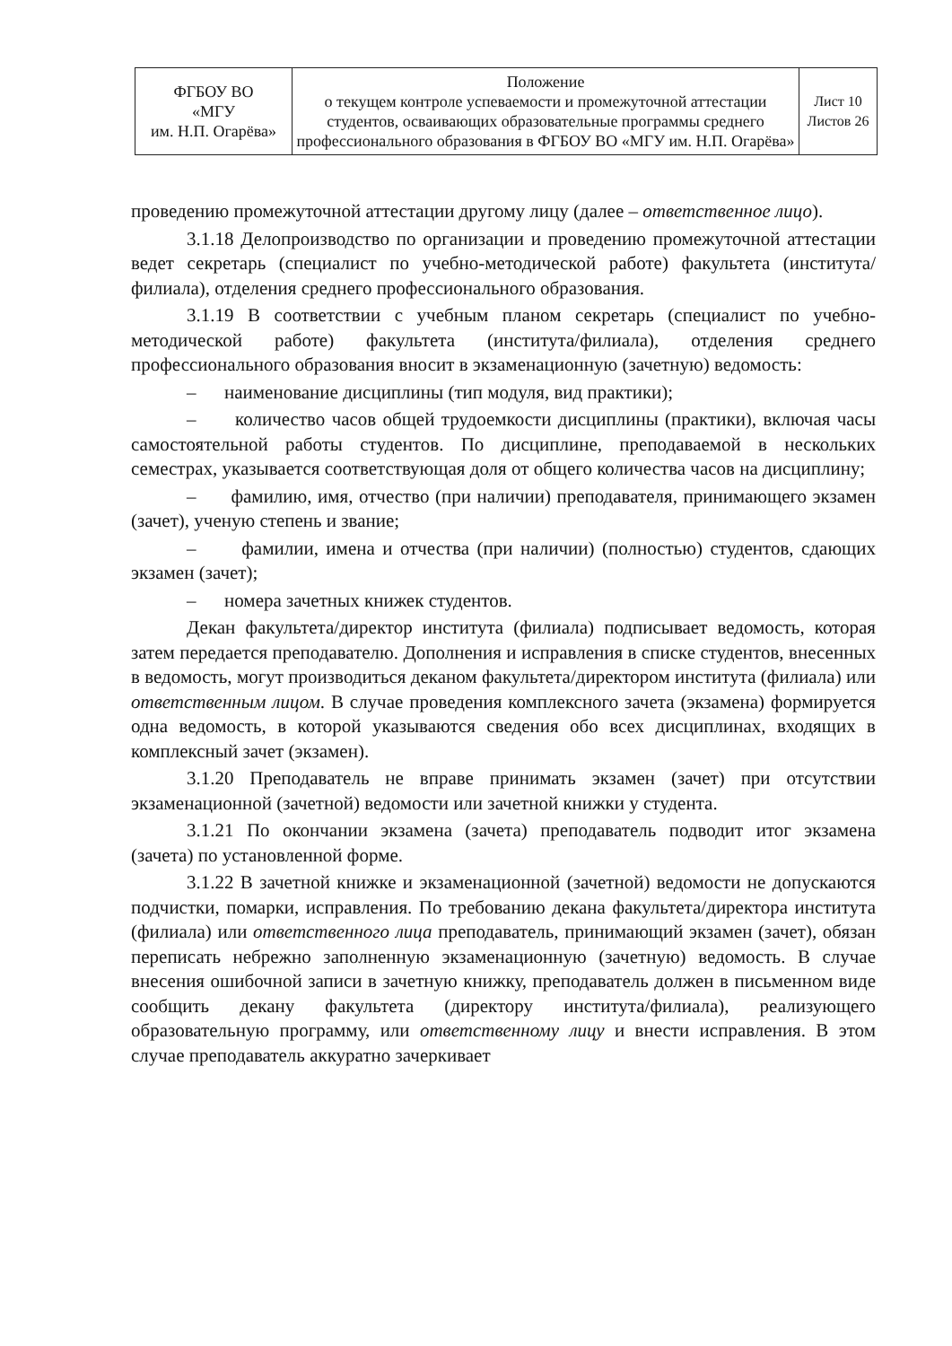| ФГБОУ ВО «МГУ им. Н.П. Огарёва» | Положение о текущем контроле успеваемости и промежуточной аттестации студентов, осваивающих образовательные программы среднего профессионального образования в ФГБОУ ВО «МГУ им. Н.П. Огарёва» | Лист 10 Листов 26 |
проведению промежуточной аттестации другому лицу (далее – ответственное лицо).
3.1.18 Делопроизводство по организации и проведению промежуточной аттестации ведет секретарь (специалист по учебно-методической работе) факультета (института/филиала), отделения среднего профессионального образования.
3.1.19 В соответствии с учебным планом секретарь (специалист по учебно-методической работе) факультета (института/филиала), отделения среднего профессионального образования вносит в экзаменационную (зачетную) ведомость:
– наименование дисциплины (тип модуля, вид практики);
– количество часов общей трудоемкости дисциплины (практики), включая часы самостоятельной работы студентов. По дисциплине, преподаваемой в нескольких семестрах, указывается соответствующая доля от общего количества часов на дисциплину;
– фамилию, имя, отчество (при наличии) преподавателя, принимающего экзамен (зачет), ученую степень и звание;
– фамилии, имена и отчества (при наличии) (полностью) студентов, сдающих экзамен (зачет);
– номера зачетных книжек студентов.
Декан факультета/директор института (филиала) подписывает ведомость, которая затем передается преподавателю. Дополнения и исправления в списке студентов, внесенных в ведомость, могут производиться деканом факультета/директором института (филиала) или ответственным лицом. В случае проведения комплексного зачета (экзамена) формируется одна ведомость, в которой указываются сведения обо всех дисциплинах, входящих в комплексный зачет (экзамен).
3.1.20 Преподаватель не вправе принимать экзамен (зачет) при отсутствии экзаменационной (зачетной) ведомости или зачетной книжки у студента.
3.1.21 По окончании экзамена (зачета) преподаватель подводит итог экзамена (зачета) по установленной форме.
3.1.22 В зачетной книжке и экзаменационной (зачетной) ведомости не допускаются подчистки, помарки, исправления. По требованию декана факультета/директора института (филиала) или ответственного лица преподаватель, принимающий экзамен (зачет), обязан переписать небрежно заполненную экзаменационную (зачетную) ведомость. В случае внесения ошибочной записи в зачетную книжку, преподаватель должен в письменном виде сообщить декану факультета (директору института/филиала), реализующего образовательную программу, или ответственному лицу и внести исправления. В этом случае преподаватель аккуратно зачеркивает